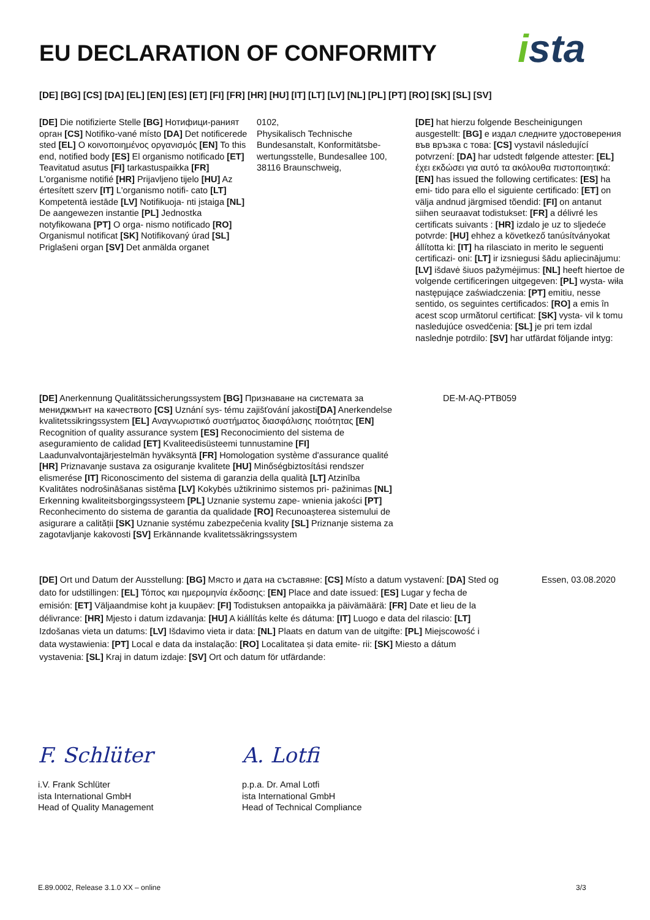EU DECLARATION OF CONFORMITY ista
[DE] [BG] [CS] [DA] [EL] [EN] [ES] [ET] [FI] [FR] [HR] [HU] [IT] [LT] [LV] [NL] [PL] [PT] [RO] [SK] [SL] [SV]
[DE] Die notifizierte Stelle [BG] Нотифици-раният орган [CS] Notifiko-vané místo [DA] Det notificerede sted [EL] Ο κοινοποιημένος οργανισμός [EN] To this end, notified body [ES] El organismo notificado [ET] Teavitatud asutus [FI] tarkastuspaikka [FR] L'organisme notifié [HR] Prijavljeno tijelo [HU] Az értesített szerv [IT] L'organismo notifi- cato [LT] Kompetentā iestāde [LV] Notifikuoja- nti įstaiga [NL] De aangewezen instantie [PL] Jednostka notyfikowana [PT] O orga- nismo notificado [RO] Organismul notificat [SK] Notifikovaný úrad [SL] Priglašeni organ [SV] Det anmälda organet
0102,
Physikalisch Technische Bundesanstalt, Konformitätsbe-wertungsstelle, Bundesallee 100, 38116 Braunschweig,
[DE] hat hierzu folgende Bescheinigungen ausgestellt: [BG] е издал следните удостоверения във връзка с това: [CS] vystavil následující potvrzení: [DA] har udstedt følgende attester: [EL] έχει εκδώσει για αυτό τα ακόλουθα πιστοποιητικά: [EN] has issued the following certificates: [ES] ha emi- tido para ello el siguiente certificado: [ET] on välja andnud järgmised tõendid: [FI] on antanut siihen seuraavat todistukset: [FR] a délivré les certificats suivants : [HR] izdalo je uz to sljedeće potvrde: [HU] ehhez a következő tanúsítványokat állította ki: [IT] ha rilasciato in merito le seguenti certificazi- oni: [LT] ir izsniegusi šādu apliecinājumu: [LV] išdavė šiuos pažymėjimus: [NL] heeft hiertoe de volgende certificeringen uitgegeven: [PL] wysta- wiła następujące zaświadczenia: [PT] emitiu, nesse sentido, os seguintes certificados: [RO] a emis în acest scop următorul certificat: [SK] vysta- vil k tomu nasledujúce osvedčenia: [SL] je pri tem izdal naslednje potrdilo: [SV] har utfärdat följande intyg:
[DE] Anerkennung Qualitätssicherungssystem [BG] Признаване на системата за мениджмънт на качеството [CS] Uznání sys- tému zajišťování jakosti[DA] Anerkendelse kvalitetssikringssystem [EL] Αναγνωριστικό συστήματος διασφάλισης ποιότητας [EN] Recognition of quality assurance system [ES] Reconocimiento del sistema de aseguramiento de calidad [ET] Kvaliteedisüsteemi tunnustamine [FI] Laadunvalvontajärjestelmän hyväksyntä [FR] Homologation système d'assurance qualité [HR] Priznavanje sustava za osiguranje kvalitete [HU] Minőségbiztosítási rendszer elismerése [IT] Riconoscimento del sistema di garanzia della qualità [LT] Atzinība Kvalitātes nodrošināšanas sistēma [LV] Kokybės užtikrinimo sistemos pri- pažinimas [NL] Erkenning kwaliteitsborgingssysteem [PL] Uznanie systemu zape- wnienia jakości [PT] Reconhecimento do sistema de garantia da qualidade [RO] Recunoașterea sistemului de asigurare a calității [SK] Uznanie systému zabezpečenia kvality [SL] Priznanje sistema za zagotavljanje kakovosti [SV] Erkännande kvalitetssäkringssystem
DE-M-AQ-PTB059
[DE] Ort und Datum der Ausstellung: [BG] Място и дата на съставяне: [CS] Místo a datum vystavení: [DA] Sted og dato for udstillingen: [EL] Τόπος και ημερομηνία έκδοσης: [EN] Place and date issued: [ES] Lugar y fecha de emisión: [ET] Väljaandmise koht ja kuupäev: [FI] Todistuksen antopaikka ja päivämäärä: [FR] Date et lieu de la délivrance: [HR] Mjesto i datum izdavanja: [HU] A kiállítás kelte és dátuma: [IT] Luogo e data del rilascio: [LT] Izdošanas vieta un datums: [LV] Išdavimo vieta ir data: [NL] Plaats en datum van de uitgifte: [PL] Miejscowość i data wystawienia: [PT] Local e data da instalação: [RO] Localitatea și data emite- rii: [SK] Miesto a dátum vystavenia: [SL] Kraj in datum izdaje: [SV] Ort och datum för utfärdande:
Essen, 03.08.2020
F. Schlüter
i.V. Frank Schlüter
ista International GmbH
Head of Quality Management
A. Lotfi
p.p.a. Dr. Amal Lotfi
ista International GmbH
Head of Technical Compliance
E.89.0002, Release 3.1.0 XX – online
3/3